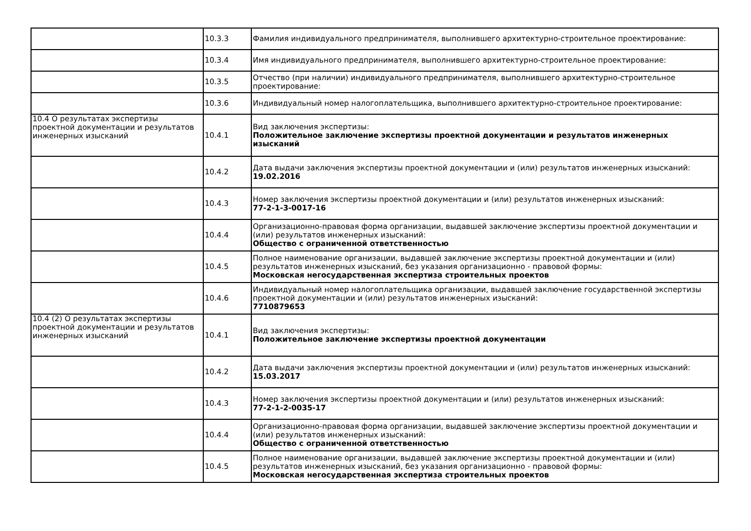| | 10.3.3 | Фамилия индивидуального предпринимателя, выполнившего архитектурно-строительное проектирование: |
| | 10.3.4 | Имя индивидуального предпринимателя, выполнившего архитектурно-строительное проектирование: |
| | 10.3.5 | Отчество (при наличии) индивидуального предпринимателя, выполнившего архитектурно-строительное проектирование: |
| | 10.3.6 | Индивидуальный номер налогоплательщика, выполнившего архитектурно-строительное проектирование: |
| 10.4 О результатах экспертизы проектной документации и результатов инженерных изысканий | 10.4.1 | Вид заключения экспертизы: Положительное заключение экспертизы проектной документации и результатов инженерных изысканий |
| | 10.4.2 | Дата выдачи заключения экспертизы проектной документации и (или) результатов инженерных изысканий: 19.02.2016 |
| | 10.4.3 | Номер заключения экспертизы проектной документации и (или) результатов инженерных изысканий: 77-2-1-3-0017-16 |
| | 10.4.4 | Организационно-правовая форма организации, выдавшей заключение экспертизы проектной документации и (или) результатов инженерных изысканий: Общество с ограниченной ответственностью |
| | 10.4.5 | Полное наименование организации, выдавшей заключение экспертизы проектной документации и (или) результатов инженерных изысканий, без указания организационно - правовой формы: Московская негосударственная экспертиза строительных проектов |
| | 10.4.6 | Индивидуальный номер налогоплательщика организации, выдавшей заключение государственной экспертизы проектной документации и (или) результатов инженерных изысканий: 7710879653 |
| 10.4 (2) О результатах экспертизы проектной документации и результатов инженерных изысканий | 10.4.1 | Вид заключения экспертизы: Положительное заключение экспертизы проектной документации |
| | 10.4.2 | Дата выдачи заключения экспертизы проектной документации и (или) результатов инженерных изысканий: 15.03.2017 |
| | 10.4.3 | Номер заключения экспертизы проектной документации и (или) результатов инженерных изысканий: 77-2-1-2-0035-17 |
| | 10.4.4 | Организационно-правовая форма организации, выдавшей заключение экспертизы проектной документации и (или) результатов инженерных изысканий: Общество с ограниченной ответственностью |
| | 10.4.5 | Полное наименование организации, выдавшей заключение экспертизы проектной документации и (или) результатов инженерных изысканий, без указания организационно - правовой формы: Московская негосударственная экспертиза строительных проектов |